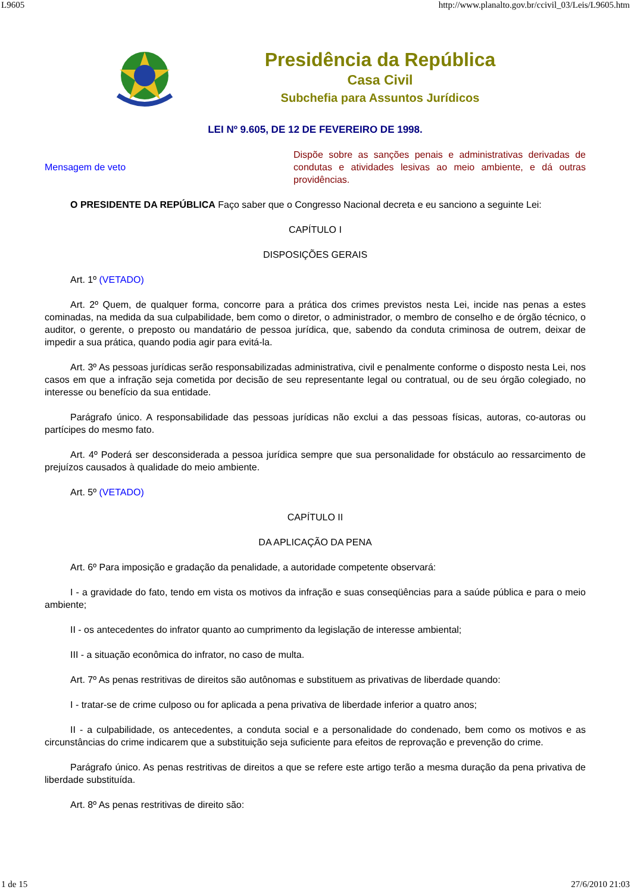L9605 http://www.planalto.gov.br/ccivil_03/Leis/L9605.htm
Presidência da República
Casa Civil
Subchefia para Assuntos Jurídicos
LEI Nº 9.605, DE 12 DE FEVEREIRO DE 1998.
Mensagem de veto
Dispõe sobre as sanções penais e administrativas derivadas de condutas e atividades lesivas ao meio ambiente, e dá outras providências.
O PRESIDENTE DA REPÚBLICA Faço saber que o Congresso Nacional decreta e eu sanciono a seguinte Lei:
CAPÍTULO I
DISPOSIÇÕES GERAIS
Art. 1º (VETADO)
Art. 2º Quem, de qualquer forma, concorre para a prática dos crimes previstos nesta Lei, incide nas penas a estes cominadas, na medida da sua culpabilidade, bem como o diretor, o administrador, o membro de conselho e de órgão técnico, o auditor, o gerente, o preposto ou mandatário de pessoa jurídica, que, sabendo da conduta criminosa de outrem, deixar de impedir a sua prática, quando podia agir para evitá-la.
Art. 3º As pessoas jurídicas serão responsabilizadas administrativa, civil e penalmente conforme o disposto nesta Lei, nos casos em que a infração seja cometida por decisão de seu representante legal ou contratual, ou de seu órgão colegiado, no interesse ou benefício da sua entidade.
Parágrafo único. A responsabilidade das pessoas jurídicas não exclui a das pessoas físicas, autoras, co-autoras ou partícipes do mesmo fato.
Art. 4º Poderá ser desconsiderada a pessoa jurídica sempre que sua personalidade for obstáculo ao ressarcimento de prejuízos causados à qualidade do meio ambiente.
Art. 5º (VETADO)
CAPÍTULO II
DA APLICAÇÃO DA PENA
Art. 6º Para imposição e gradação da penalidade, a autoridade competente observará:
I - a gravidade do fato, tendo em vista os motivos da infração e suas conseqüências para a saúde pública e para o meio ambiente;
II - os antecedentes do infrator quanto ao cumprimento da legislação de interesse ambiental;
III - a situação econômica do infrator, no caso de multa.
Art. 7º As penas restritivas de direitos são autônomas e substituem as privativas de liberdade quando:
I - tratar-se de crime culposo ou for aplicada a pena privativa de liberdade inferior a quatro anos;
II - a culpabilidade, os antecedentes, a conduta social e a personalidade do condenado, bem como os motivos e as circunstâncias do crime indicarem que a substituição seja suficiente para efeitos de reprovação e prevenção do crime.
Parágrafo único. As penas restritivas de direitos a que se refere este artigo terão a mesma duração da pena privativa de liberdade substituída.
Art. 8º As penas restritivas de direito são:
1 de 15 27/6/2010 21:03